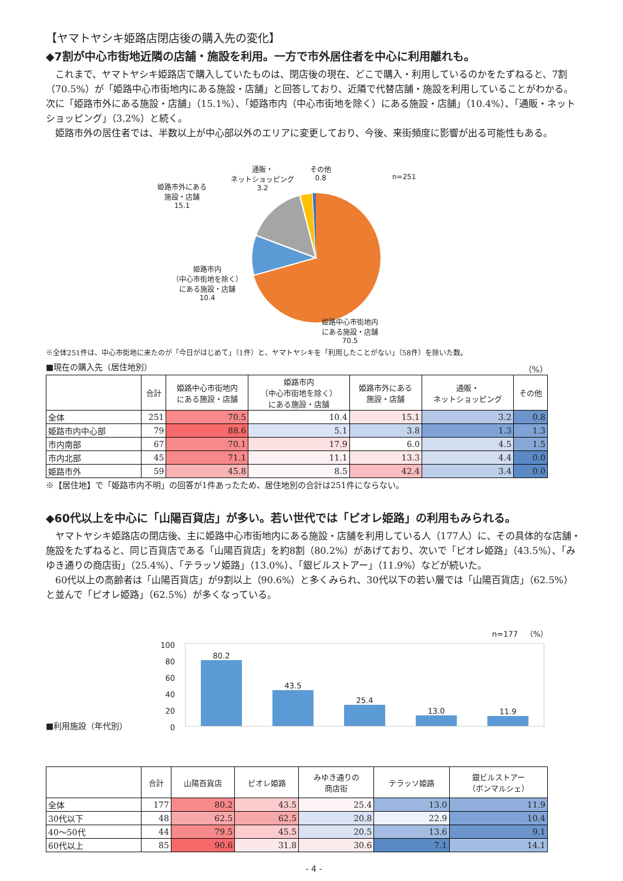【ヤマトヤシキ姫路店閉店後の購入先の変化】
◆7割が中心市街地近隣の店舗・施設を利用。一方で市外居住者を中心に利用離れも。
これまで、ヤマトヤシキ姫路店で購入していたものは、閉店後の現在、どこで購入・利用しているのかをたずねると、7割（70.5%）が「姫路中心市街地内にある施設・店舗」と回答しており、近隣で代替店舗・施設を利用していることがわかる。次に「姫路市外にある施設・店舗」（15.1%）、「姫路市内（中心市街地を除く）にある施設・店舗」（10.4%）、「通販・ネットショッピング」（3.2%）と続く。
姫路市外の居住者では、半数以上が中心部以外のエリアに変更しており、今後、来街頻度に影響が出る可能性もある。
姫路市外にある
施設・店舗
15.1
通販・
ネットショッピング
3.2
その他
0.8
n=251
姫路市内
（中心市街地を除く）
にある施設・店舗
10.4
姫路中心市街地内
にある施設・店舗
70.5
※全体251件は、中心市街地に来たのが「今日がはじめて」（1件）と、ヤマトヤシキを「利用したことがない」（58件）を除いた数。
■現在の購入先（居住地別） （%）
| | 合計 | 姫路中心市街地内 にある施設・店舗 | 姫路市内 （中心市街地を除く） にある施設・店舗 | 姫路市外にある 施設・店舗 | 通販・ ネットショッピング | その他 |
| --- | --- | --- | --- | --- | --- | --- |
| 全体 | 251 | 70.5 | 10.4 | 15.1 | 3.2 | 0.8 |
| 姫路市内中心部 | 79 | 88.6 | 5.1 | 3.8 | 1.3 | 1.3 |
| 市内南部 | 67 | 70.1 | 17.9 | 6.0 | 4.5 | 1.5 |
| 市内北部 | 45 | 71.1 | 11.1 | 13.3 | 4.4 | 0.0 |
| 姫路市外 | 59 | 45.8 | 8.5 | 42.4 | 3.4 | 0.0 |
※【居住地】で「姫路市内不明」の回答が1件あったため、居住地別の合計は251件にならない。
◆60代以上を中心に「山陽百貨店」が多い。若い世代では「ピオレ姫路」の利用もみられる。
ヤマトヤシキ姫路店の閉店後、主に姫路中心市街地内にある施設・店舗を利用している人（177人）に、その具体的な店舗・施設をたずねると、同じ百貨店である「山陽百貨店」を約8割（80.2%）があげており、次いで「ピオレ姫路」（43.5%）、「みゆき通りの商店街」（25.4%）、「テラッソ姫路」（13.0%）、「銀ビルストアー」（11.9%）などが続いた。
60代以上の高齢者は「山陽百貨店」が9割以上（90.6%）と多くみられ、30代以下の若い層では「山陽百貨店」（62.5%）と並んで「ピオレ姫路」（62.5%）が多くなっている。
n=177　（%）
100
80
60
40
20
0
80.2
43.5
25.4
13.0
11.9
■利用施設（年代別）
| | 合計 | 山陽百貨店 | ピオレ姫路 | みゆき通りの 商店街 | テラッソ姫路 | 銀ビルストアー （ボンマルシェ） |
| --- | --- | --- | --- | --- | --- | --- |
| 全体 | 177 | 80.2 | 43.5 | 25.4 | 13.0 | 11.9 |
| 30代以下 | 48 | 62.5 | 62.5 | 20.8 | 22.9 | 10.4 |
| 40～50代 | 44 | 79.5 | 45.5 | 20.5 | 13.6 | 9.1 |
| 60代以上 | 85 | 90.6 | 31.8 | 30.6 | 7.1 | 14.1 |
- 4 -